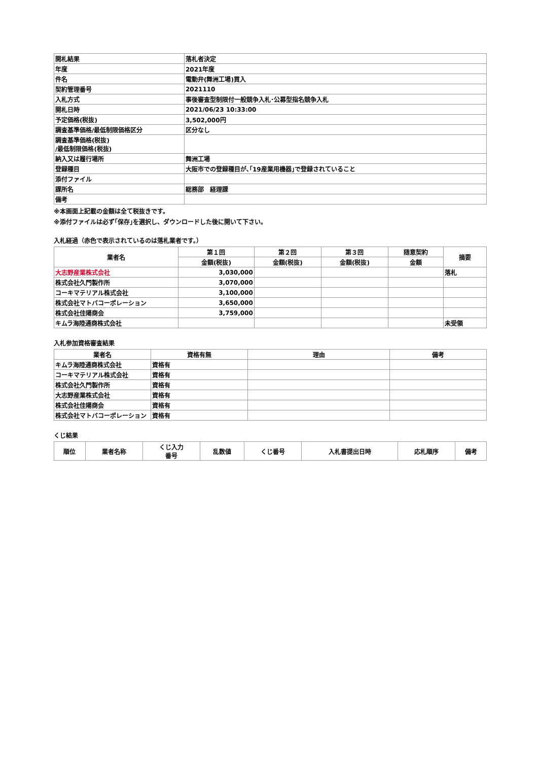| 開札結果 | 落札者決定 |
| 年度 | 2021年度 |
| 件名 | 電動弁(舞洲工場)買入 |
| 契約管理番号 | 2021110 |
| 入札方式 | 事後審査型制限付一般競争入札･公募型指名競争入札 |
| 開札日時 | 2021/06/23 10:33:00 |
| 予定価格(税抜) | 3,502,000円 |
| 調査基準価格/最低制限価格区分 | 区分なし |
| 調査基準価格(税抜) /最低制限価格(税抜) | |
| 納入又は履行場所 | 舞洲工場 |
| 登録種目 | 大阪市での登録種目が､｢19産業用機器｣で登録されていること |
| 添付ファイル | |
| 課所名 | 総務部 経理課 |
| 備考 | |
※本画面上記載の金額は全て税抜きです。
※添付ファイルは必ず｢保存｣を選択し、ダウンロードした後に開いて下さい。
入札経過（赤色で表示されているのは落札業者です。）
| 業者名 | 第１回 | 第２回 | 第３回 | 随意契約 | 摘要 |
| --- | --- | --- | --- | --- | --- |
| | 金額(税抜) | 金額(税抜) | 金額(税抜) | 金額 | |
| 大志野産業株式会社 | 3,030,000 | | | | 落札 |
| 株式会社久門製作所 | 3,070,000 | | | | |
| コーキマテリアル株式会社 | 3,100,000 | | | | |
| 株式会社マトバコーポレーション | 3,650,000 | | | | |
| 株式会社佳陽商会 | 3,759,000 | | | | |
| キムラ海陸通商株式会社 | | | | | 未受領 |
入札参加資格審査結果
| 業者名 | 資格有無 | 理由 | 備考 |
| --- | --- | --- | --- |
| キムラ海陸通商株式会社 | 資格有 | | |
| コーキマテリアル株式会社 | 資格有 | | |
| 株式会社久門製作所 | 資格有 | | |
| 大志野産業株式会社 | 資格有 | | |
| 株式会社佳陽商会 | 資格有 | | |
| 株式会社マトバコーポレーション | 資格有 | | |
くじ結果
| 順位 | 業者名称 | くじ入力 番号 | 乱数値 | くじ番号 | 入札書提出日時 | 応札順序 | 備考 |
| --- | --- | --- | --- | --- | --- | --- | --- |